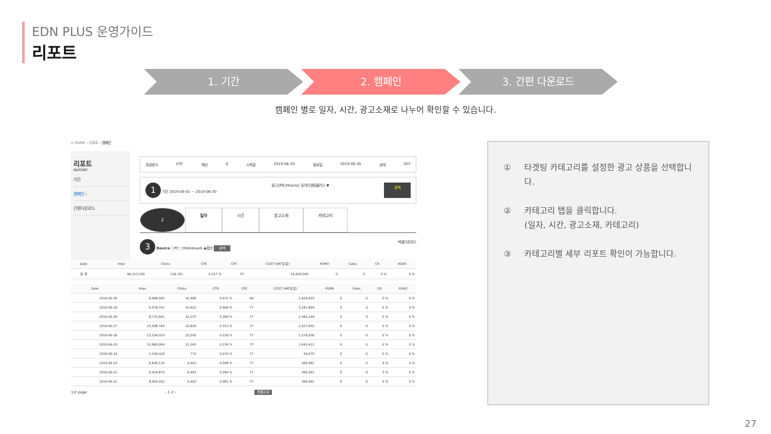EDN PLUS 운영가이드
리포트
1. 기간 2. 캠페인 3. 간편 다운로드
캠페인 별로 일자, 시간, 광고소재로 나누어 확인할 수 있습니다.
⌂ HOME › 리포트 › 캠페인
리포트
REPORT
기간
캠페인 ›
간편다운로드
과금방식 CPC 예산 0 시작일 2019-06-20 종료일 2019-06-30 상태 OFF
1 기간 2019-06-01 ~ 2019-06-30 광고선택 [Mobile] 유저타겟팅플러스 ▼ 검색
2 일자 시간 광고소재 카테고리
3 Device ○PC ○Mobileweb ◉합산 검색 엑셀다운로드
| Date | Imps | Clicks | CTR | CPC | COST (VAT포함) | PGMV | Sales | CR | ROAS |
| --- | --- | --- | --- | --- | --- | --- | --- | --- | --- |
| 합 계 | 96,213,536 | 218,761 | 0.227 % | 75 | 16,500,000 | 0 | 0 | 0 % | 0 % |
| Date | Imps | Clicks | CTR | CPC | COST (VAT포함) | PGMV | Sales | CR | ROAS |
| --- | --- | --- | --- | --- | --- | --- | --- | --- | --- |
| 2019-06-30 | 8,998,583 | 42,486 | 0.472 % | 69 | 2,926,825 | 0 | 0 | 0 % | 0 % |
| 2019-06-29 | 9,078,701 | 42,622 | 0.469 % | 77 | 3,281,894 | 0 | 0 | 0 % | 0 % |
| 2019-06-28 | 8,733,661 | 32,237 | 0.369 % | 77 | 2,482,249 | 0 | 0 | 0 % | 0 % |
| 2019-06-27 | 10,508,764 | 32,826 | 0.312 % | 77 | 2,527,602 | 0 | 0 | 0 % | 0 % |
| 2019-06-26 | 13,104,553 | 20,500 | 0.156 % | 77 | 1,578,500 | 0 | 0 | 0 % | 0 % |
| 2019-06-25 | 15,960,064 | 21,343 | 0.134 % | 77 | 1,643,411 | 0 | 0 | 0 % | 0 % |
| 2019-06-24 | 1,109,420 | 775 | 0.070 % | 77 | 59,675 | 0 | 0 | 0 % | 0 % |
| 2019-06-23 | 6,646,135 | 6,493 | 0.098 % | 77 | 499,961 | 0 | 0 | 0 % | 0 % |
| 2019-06-22 | 6,916,875 | 6,493 | 0.094 % | 77 | 499,961 | 0 | 0 | 0 % | 0 % |
| 2019-06-21 | 8,004,052 | 6,493 | 0.081 % | 77 | 499,961 | 0 | 0 | 0 % | 0 % |
1/2 page ‹ 1 2 › 목록으로
① 타겟팅 카테고리를 설정한 광고 상품을 선택합니다.
② 카테고리 탭을 클릭합니다.
(일자, 시간, 광고소재, 카테고리)
③ 카테고리별 세부 리포트 확인이 가능합니다.
27